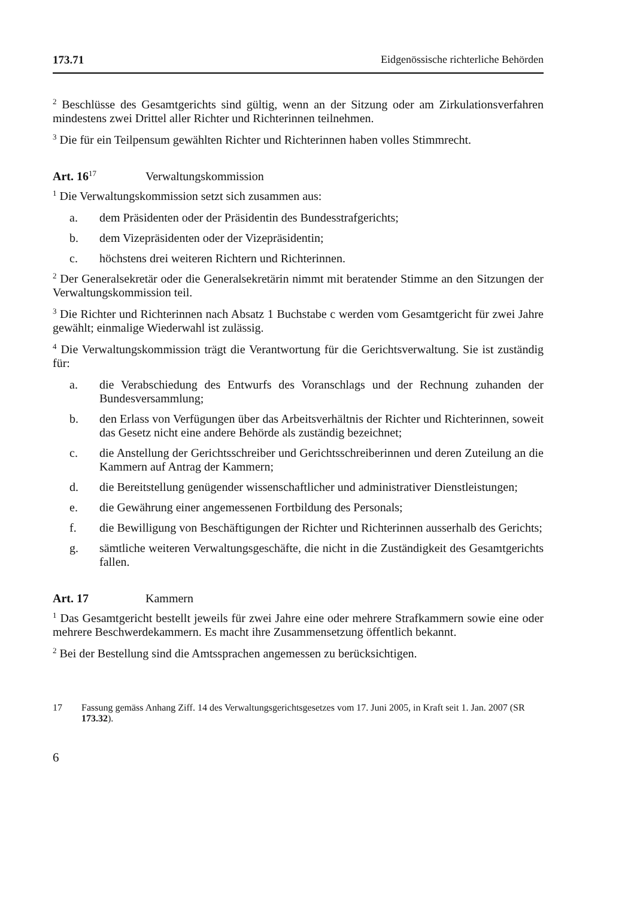173.71 Eidgenössische richterliche Behörden
<sup>2</sup> Beschlüsse des Gesamtgerichts sind gültig, wenn an der Sitzung oder am Zirkulationsverfahren mindestens zwei Drittel aller Richter und Richterinnen teilnehmen.
<sup>3</sup> Die für ein Teilpensum gewählten Richter und Richterinnen haben volles Stimmrecht.
Art. 16<sup>17</sup> Verwaltungskommission
<sup>1</sup> Die Verwaltungskommission setzt sich zusammen aus:
a. dem Präsidenten oder der Präsidentin des Bundesstrafgerichts;
b. dem Vizepräsidenten oder der Vizepräsidentin;
c. höchstens drei weiteren Richtern und Richterinnen.
<sup>2</sup> Der Generalsekretär oder die Generalsekretärin nimmt mit beratender Stimme an den Sitzungen der Verwaltungskommission teil.
<sup>3</sup> Die Richter und Richterinnen nach Absatz 1 Buchstabe c werden vom Gesamtgericht für zwei Jahre gewählt; einmalige Wiederwahl ist zulässig.
<sup>4</sup> Die Verwaltungskommission trägt die Verantwortung für die Gerichtsverwaltung. Sie ist zuständig für:
a. die Verabschiedung des Entwurfs des Voranschlags und der Rechnung zuhanden der Bundesversammlung;
b. den Erlass von Verfügungen über das Arbeitsverhältnis der Richter und Richterinnen, soweit das Gesetz nicht eine andere Behörde als zuständig bezeichnet;
c. die Anstellung der Gerichtsschreiber und Gerichtsschreiberinnen und deren Zuteilung an die Kammern auf Antrag der Kammern;
d. die Bereitstellung genügender wissenschaftlicher und administrativer Dienstleistungen;
e. die Gewährung einer angemessenen Fortbildung des Personals;
f. die Bewilligung von Beschäftigungen der Richter und Richterinnen ausserhalb des Gerichts;
g. sämtliche weiteren Verwaltungsgeschäfte, die nicht in die Zuständigkeit des Gesamtgerichts fallen.
Art. 17 Kammern
<sup>1</sup> Das Gesamtgericht bestellt jeweils für zwei Jahre eine oder mehrere Strafkammern sowie eine oder mehrere Beschwerdekammern. Es macht ihre Zusammensetzung öffentlich bekannt.
<sup>2</sup> Bei der Bestellung sind die Amtssprachen angemessen zu berücksichtigen.
17 Fassung gemäss Anhang Ziff. 14 des Verwaltungsgerichtsgesetzes vom 17. Juni 2005, in Kraft seit 1. Jan. 2007 (SR 173.32).
6